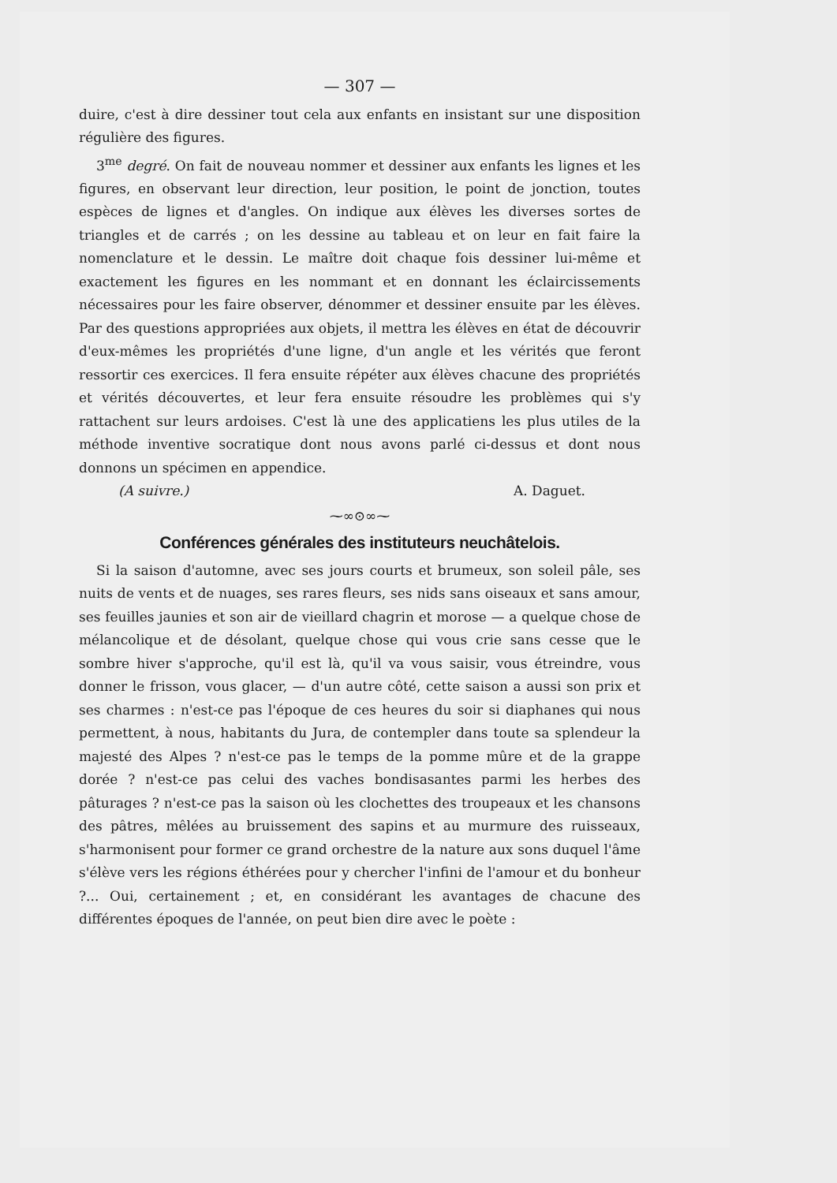— 307 —
duire, c'est à dire dessiner tout cela aux enfants en insistant sur une disposition régulière des figures.
3<sup>me</sup> degré. On fait de nouveau nommer et dessiner aux enfants les lignes et les figures, en observant leur direction, leur position, le point de jonction, toutes espèces de lignes et d'angles. On indique aux élèves les diverses sortes de triangles et de carrés ; on les dessine au tableau et on leur en fait faire la nomenclature et le dessin. Le maître doit chaque fois dessiner lui-même et exactement les figures en les nommant et en donnant les éclaircissements nécessaires pour les faire observer, dénommer et dessiner ensuite par les élèves. Par des questions appropriées aux objets, il mettra les élèves en état de découvrir d'eux-mêmes les propriétés d'une ligne, d'un angle et les vérités que feront ressortir ces exercices. Il fera ensuite répéter aux élèves chacune des propriétés et vérités découvertes, et leur fera ensuite résoudre les problèmes qui s'y rattachent sur leurs ardoises. C'est là une des applicatiens les plus utiles de la méthode inventive socratique dont nous avons parlé ci-dessus et dont nous donnons un spécimen en appendice.
(A suivre.) A. Daguet.
⁓∞⊙∞⁓
Conférences générales des instituteurs neuchâtelois.
Si la saison d'automne, avec ses jours courts et brumeux, son soleil pâle, ses nuits de vents et de nuages, ses rares fleurs, ses nids sans oiseaux et sans amour, ses feuilles jaunies et son air de vieillard chagrin et morose — a quelque chose de mélancolique et de désolant, quelque chose qui vous crie sans cesse que le sombre hiver s'approche, qu'il est là, qu'il va vous saisir, vous étreindre, vous donner le frisson, vous glacer, — d'un autre côté, cette saison a aussi son prix et ses charmes : n'est-ce pas l'époque de ces heures du soir si diaphanes qui nous permettent, à nous, habitants du Jura, de contempler dans toute sa splendeur la majesté des Alpes ? n'est-ce pas le temps de la pomme mûre et de la grappe dorée ? n'est-ce pas celui des vaches bondisasantes parmi les herbes des pâturages ? n'est-ce pas la saison où les clochettes des troupeaux et les chansons des pâtres, mêlées au bruissement des sapins et au murmure des ruisseaux, s'harmonisent pour former ce grand orchestre de la nature aux sons duquel l'âme s'élève vers les régions éthérées pour y chercher l'infini de l'amour et du bonheur ?... Oui, certainement ; et, en considérant les avantages de chacune des différentes époques de l'année, on peut bien dire avec le poète :